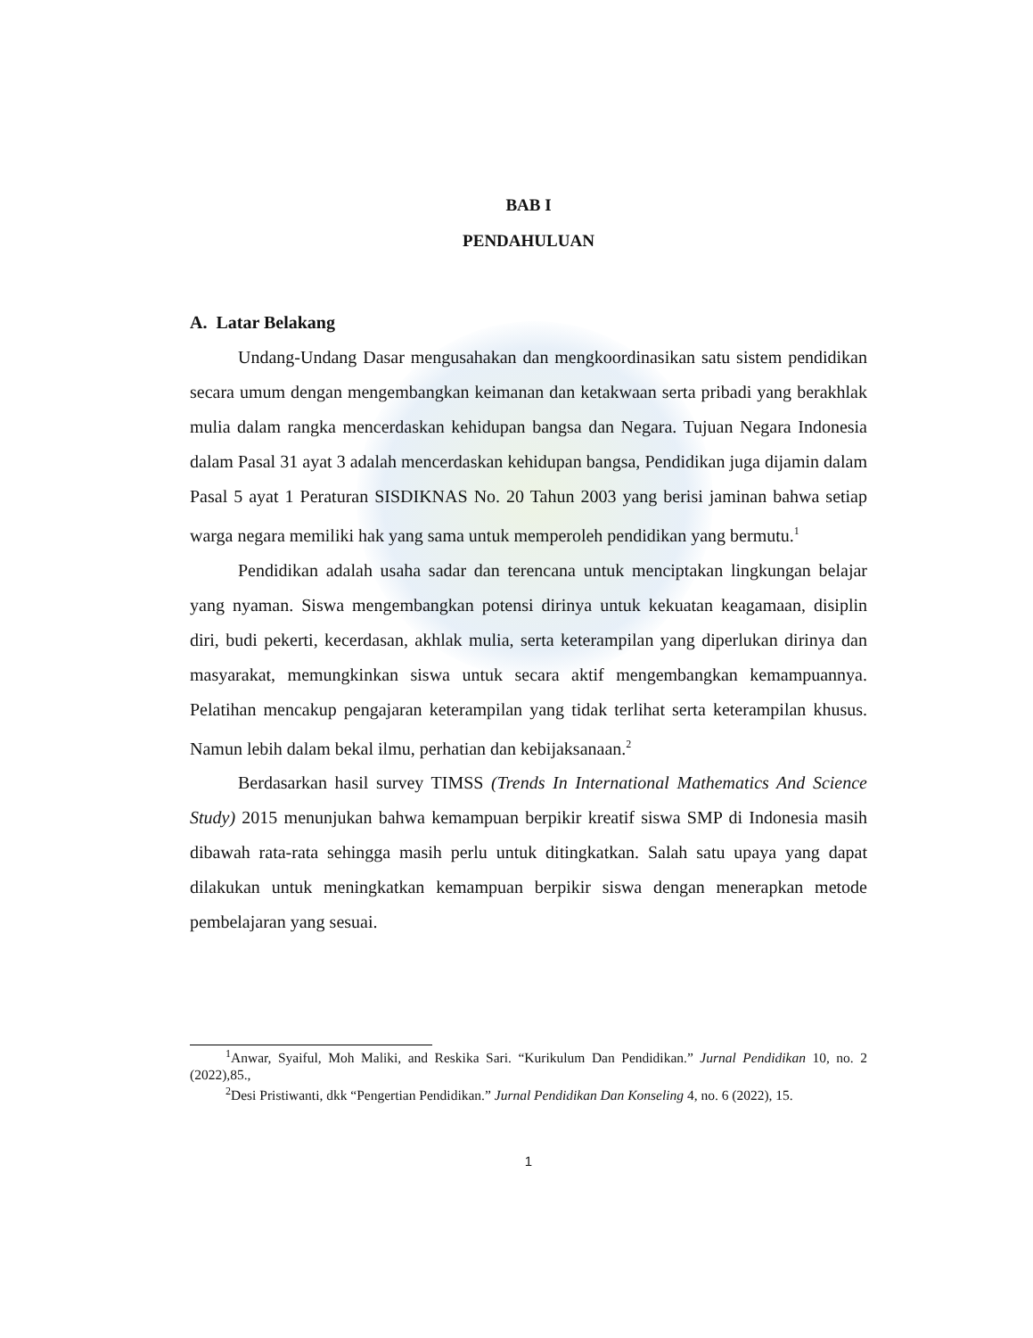BAB I
PENDAHULUAN
A. Latar Belakang
Undang-Undang Dasar mengusahakan dan mengkoordinasikan satu sistem pendidikan secara umum dengan mengembangkan keimanan dan ketakwaan serta pribadi yang berakhlak mulia dalam rangka mencerdaskan kehidupan bangsa dan Negara. Tujuan Negara Indonesia dalam Pasal 31 ayat 3 adalah mencerdaskan kehidupan bangsa, Pendidikan juga dijamin dalam Pasal 5 ayat 1 Peraturan SISDIKNAS No. 20 Tahun 2003 yang berisi jaminan bahwa setiap warga negara memiliki hak yang sama untuk memperoleh pendidikan yang bermutu.<sup>1</sup>
Pendidikan adalah usaha sadar dan terencana untuk menciptakan lingkungan belajar yang nyaman. Siswa mengembangkan potensi dirinya untuk kekuatan keagamaan, disiplin diri, budi pekerti, kecerdasan, akhlak mulia, serta keterampilan yang diperlukan dirinya dan masyarakat, memungkinkan siswa untuk secara aktif mengembangkan kemampuannya. Pelatihan mencakup pengajaran keterampilan yang tidak terlihat serta keterampilan khusus. Namun lebih dalam bekal ilmu, perhatian dan kebijaksanaan.<sup>2</sup>
Berdasarkan hasil survey TIMSS (Trends In International Mathematics And Science Study) 2015 menunjukan bahwa kemampuan berpikir kreatif siswa SMP di Indonesia masih dibawah rata-rata sehingga masih perlu untuk ditingkatkan. Salah satu upaya yang dapat dilakukan untuk meningkatkan kemampuan berpikir siswa dengan menerapkan metode pembelajaran yang sesuai.
<sup>1</sup> Anwar, Syaiful, Moh Maliki, and Reskika Sari. “Kurikulum Dan Pendidikan.” Jurnal Pendidikan 10, no. 2 (2022),85.,
<sup>2</sup> Desi Pristiwanti, dkk “Pengertian Pendidikan.” Jurnal Pendidikan Dan Konseling 4, no. 6 (2022), 15.
1